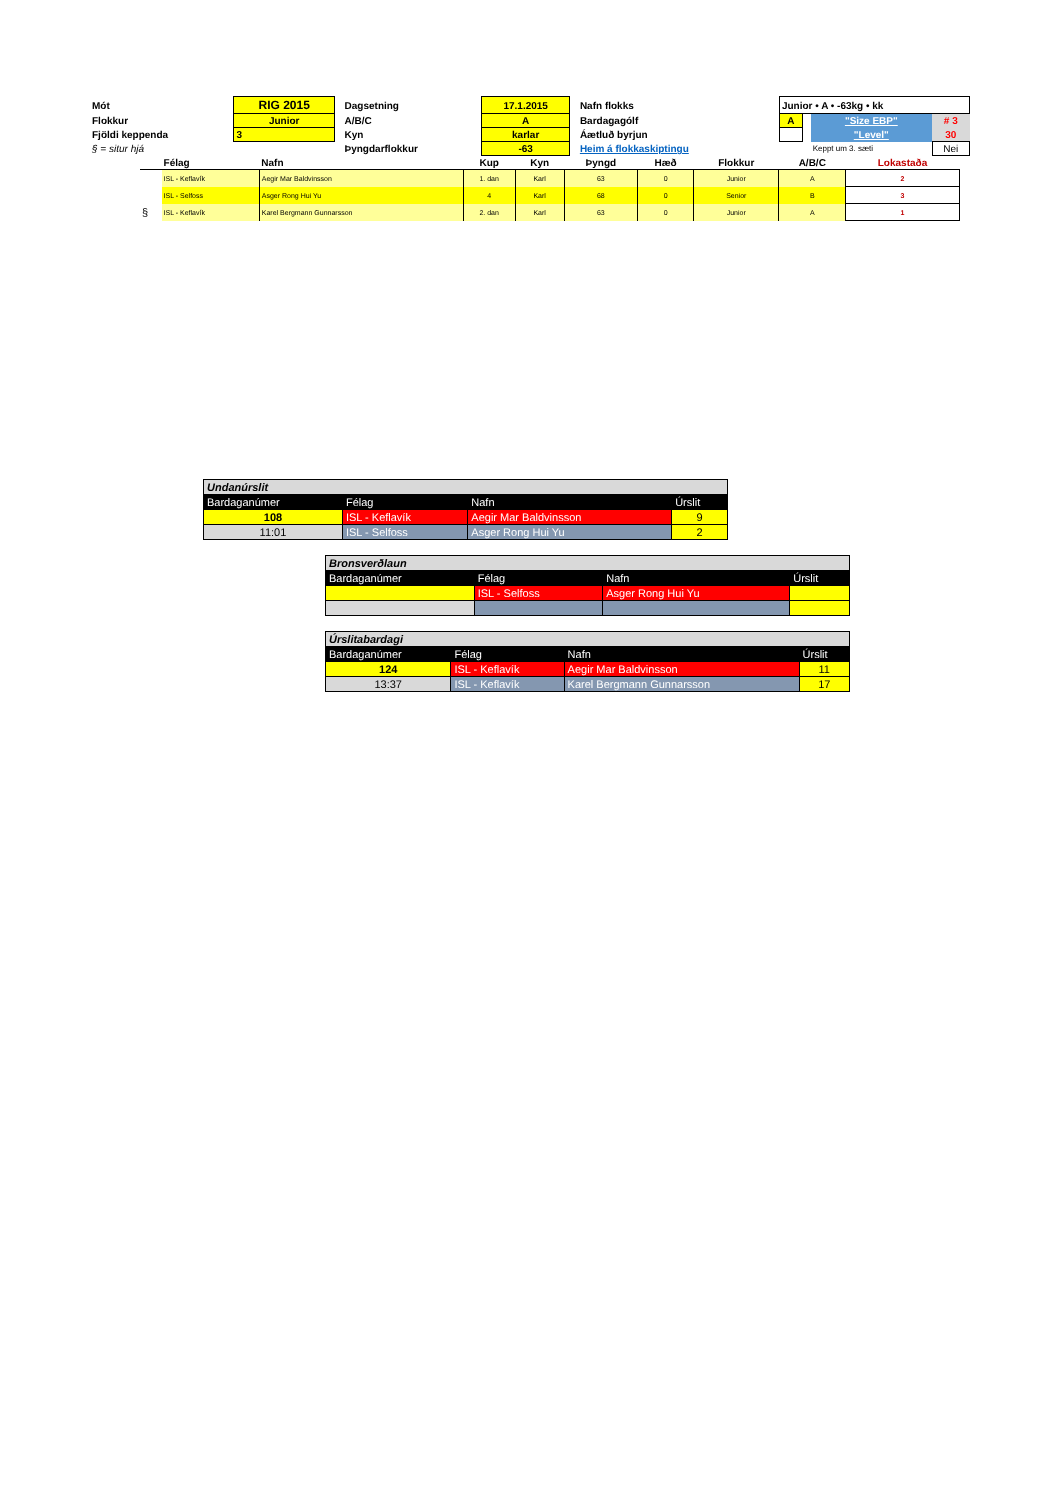| Mót | RIG 2015 | | Dagsetning | 17.1.2015 | | Nafn flokks | Junior • A • -63kg • kk | | | |
| Flokkur | Junior | | A/B/C | A | | Bardagagólf | A | | "Size EBP" | # 3 |
| Fjöldi keppenda | 3 | | Kyn | karlar | | Áætluð byrjun | | | "Level" | 30 |
| § = situr hjá | | | Þyngdarflokkur | -63 | | Heim á flokkaskiptingu | | | Keppt um 3. sæti | Nei |
| | Félag | Nafn | Kup | Kyn | Þyngd | Hæð | Flokkur | A/B/C | Lokastaða |
| --- | --- | --- | --- | --- | --- | --- | --- | --- | --- |
| | ISL - Keflavík | Aegir Mar Baldvinsson | 1. dan | Karl | 63 | 0 | Junior | A | 2 |
| | ISL - Selfoss | Asger Rong Hui Yu | 4 | Karl | 68 | 0 | Senior | B | 3 |
| § | ISL - Keflavík | Karel Bergmann Gunnarsson | 2. dan | Karl | 63 | 0 | Junior | A | 1 |
| Undanúrslit | | | |
| Bardaganúmer | Félag | Nafn | Úrslit |
| 108 | ISL - Keflavík | Aegir Mar Baldvinsson | 9 |
| 11:01 | ISL - Selfoss | Asger Rong Hui Yu | 2 |
| Bronsverðlaun | | | |
| Bardaganúmer | Félag | Nafn | Úrslit |
| | ISL - Selfoss | Asger Rong Hui Yu | |
| Úrslitabardagi | | | |
| Bardaganúmer | Félag | Nafn | Úrslit |
| 124 | ISL - Keflavík | Aegir Mar Baldvinsson | 11 |
| 13:37 | ISL - Keflavík | Karel Bergmann Gunnarsson | 17 |